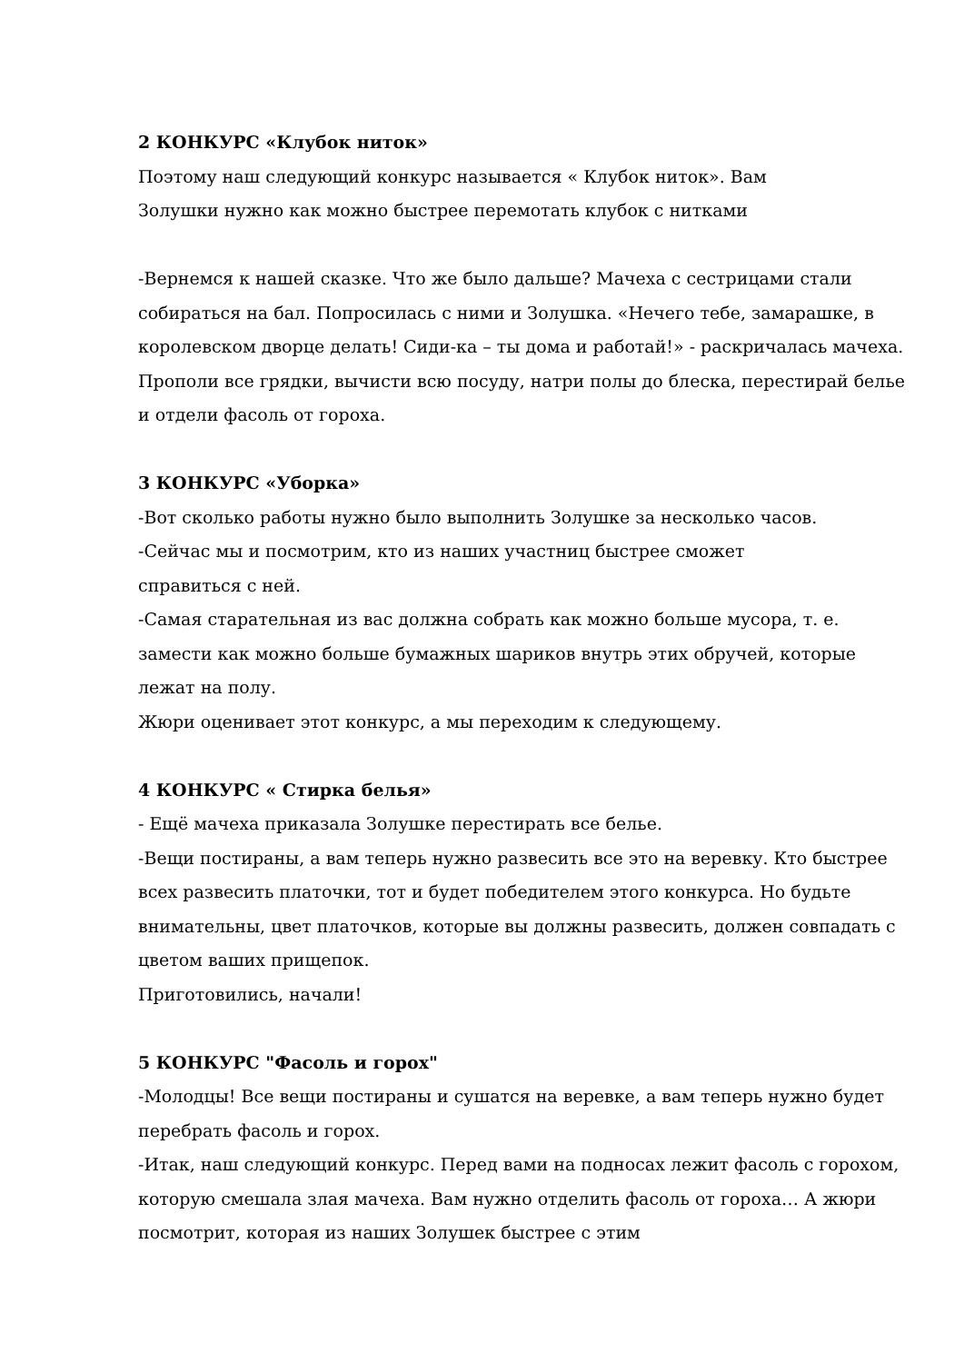2 КОНКУРС «Клубок ниток»
Поэтому наш следующий конкурс называется « Клубок ниток». Вам
Золушки нужно как можно быстрее перемотать клубок с нитками
-Вернемся к нашей сказке. Что же было дальше? Мачеха с сестрицами стали собираться на бал. Попросилась с ними и Золушка. «Нечего тебе, замарашке, в королевском дворце делать! Сиди-ка – ты дома и работай!» - раскричалась мачеха. Прополи все грядки, вычисти всю посуду, натри полы до блеска, перестирай белье и отдели фасоль от гороха.
3 КОНКУРС «Уборка»
-Вот сколько работы нужно было выполнить Золушке за несколько часов.
-Сейчас мы и посмотрим, кто из наших участниц быстрее сможет
справиться с ней.
-Самая старательная из вас должна собрать как можно больше мусора, т. е. замести как можно больше бумажных шариков внутрь этих обручей, которые лежат на полу.
Жюри оценивает этот конкурс, а мы переходим к следующему.
4 КОНКУРС « Стирка белья»
- Ещё мачеха приказала Золушке перестирать все белье.
-Вещи постираны, а вам теперь нужно развесить все это на веревку. Кто быстрее всех развесить платочки, тот и будет победителем этого конкурса. Но будьте внимательны, цвет платочков, которые вы должны развесить, должен совпадать с цветом ваших прищепок.
Приготовились, начали!
5 КОНКУРС "Фасоль и горох"
-Молодцы! Все вещи постираны и сушатся на веревке, а вам теперь нужно будет перебрать фасоль и горох.
-Итак, наш следующий конкурс. Перед вами на подносах лежит фасоль с горохом, которую смешала злая мачеха. Вам нужно отделить фасоль от гороха… А жюри посмотрит, которая из наших Золушек быстрее с этим